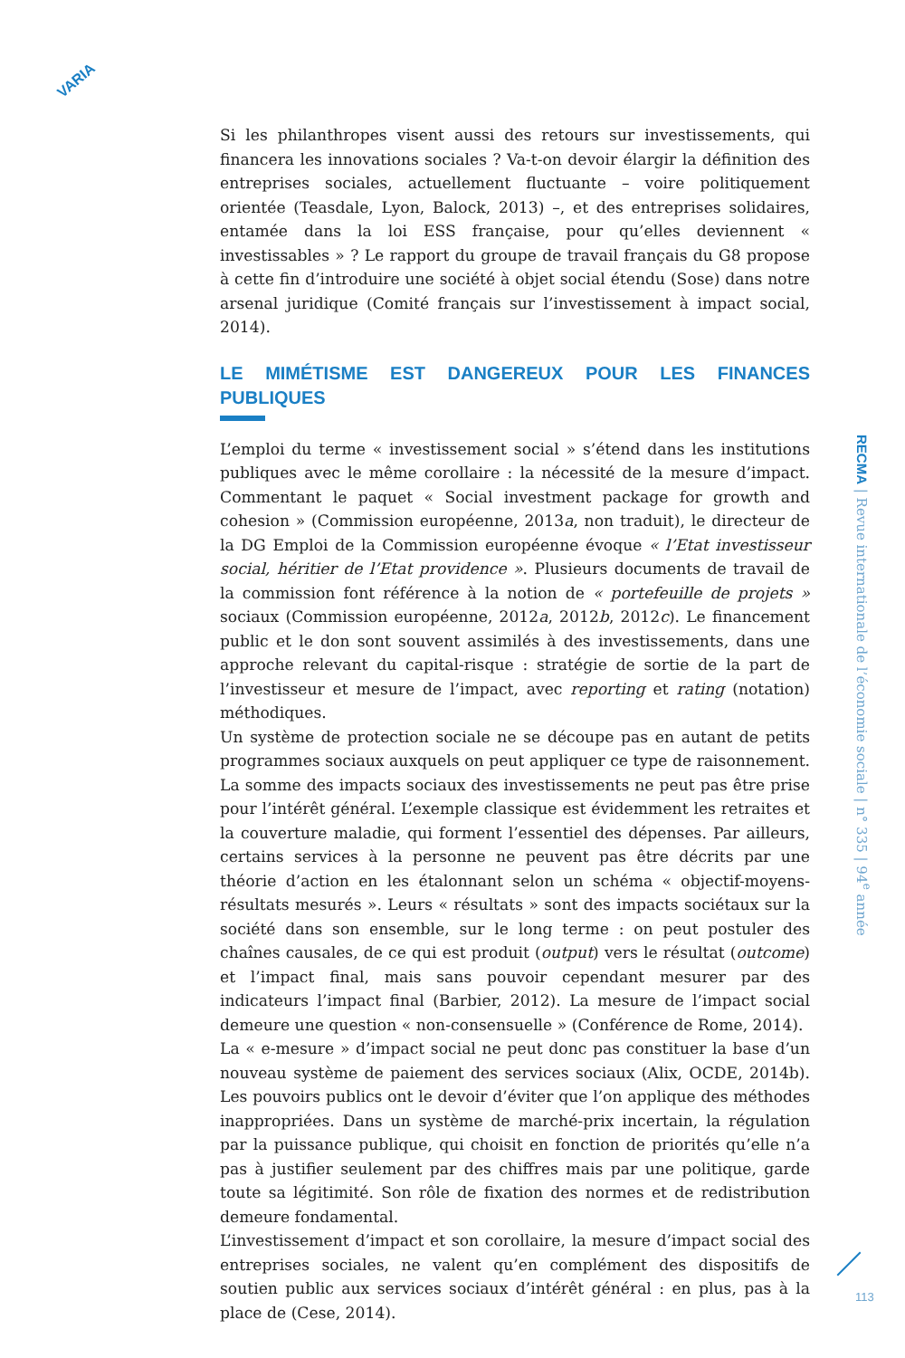VARIA
Si les philanthropes visent aussi des retours sur investissements, qui financera les innovations sociales ? Va-t-on devoir élargir la définition des entreprises sociales, actuellement fluctuante – voire politiquement orientée (Teasdale, Lyon, Balock, 2013) –, et des entreprises solidaires, entamée dans la loi ESS française, pour qu’elles deviennent « investissables » ? Le rapport du groupe de travail français du G8 propose à cette fin d’introduire une société à objet social étendu (Sose) dans notre arsenal juridique (Comité français sur l’investissement à impact social, 2014).
LE MIMÉTISME EST DANGEREUX POUR LES FINANCES PUBLIQUES
L’emploi du terme « investissement social » s’étend dans les institutions publiques avec le même corollaire : la nécessité de la mesure d’impact. Commentant le paquet « Social investment package for growth and cohesion » (Commission européenne, 2013a, non traduit), le directeur de la DG Emploi de la Commission européenne évoque « l’Etat investisseur social, héritier de l’Etat providence ». Plusieurs documents de travail de la commission font référence à la notion de « portefeuille de projets » sociaux (Commission européenne, 2012a, 2012b, 2012c). Le financement public et le don sont souvent assimilés à des investissements, dans une approche relevant du capital-risque : stratégie de sortie de la part de l’investisseur et mesure de l’impact, avec reporting et rating (notation) méthodiques.
Un système de protection sociale ne se découpe pas en autant de petits programmes sociaux auxquels on peut appliquer ce type de raisonnement. La somme des impacts sociaux des investissements ne peut pas être prise pour l’intérêt général. L’exemple classique est évidemment les retraites et la couverture maladie, qui forment l’essentiel des dépenses. Par ailleurs, certains services à la personne ne peuvent pas être décrits par une théorie d’action en les étalonnant selon un schéma « objectif-moyens-résultats mesurés ». Leurs « résultats » sont des impacts sociétaux sur la société dans son ensemble, sur le long terme : on peut postuler des chaînes causales, de ce qui est produit (output) vers le résultat (outcome) et l’impact final, mais sans pouvoir cependant mesurer par des indicateurs l’impact final (Barbier, 2012). La mesure de l’impact social demeure une question « non-consensuelle » (Conférence de Rome, 2014).
La « e-mesure » d’impact social ne peut donc pas constituer la base d’un nouveau système de paiement des services sociaux (Alix, OCDE, 2014b). Les pouvoirs publics ont le devoir d’éviter que l’on applique des méthodes inappropriées. Dans un système de marché-prix incertain, la régulation par la puissance publique, qui choisit en fonction de priorités qu’elle n’a pas à justifier seulement par des chiffres mais par une politique, garde toute sa légitimité. Son rôle de fixation des normes et de redistribution demeure fondamental.
L’investissement d’impact et son corollaire, la mesure d’impact social des entreprises sociales, ne valent qu’en complément des dispositifs de soutien public aux services sociaux d’intérêt général : en plus, pas à la place de (Cese, 2014).
RECMA | Revue internationale de l’économie sociale | n° 335 | 94<sup>e</sup> année
113